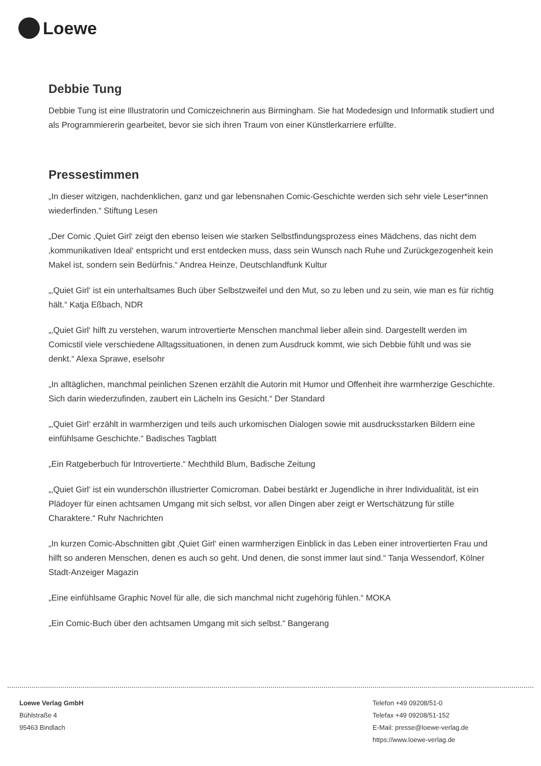Loewe
Debbie Tung
Debbie Tung ist eine Illustratorin und Comiczeichnerin aus Birmingham. Sie hat Modedesign und Informatik studiert und als Programmiererin gearbeitet, bevor sie sich ihren Traum von einer Künstlerkarriere erfüllte.
Pressestimmen
„In dieser witzigen, nachdenklichen, ganz und gar lebensnahen Comic-Geschichte werden sich sehr viele Leser*innen wiederfinden.“ Stiftung Lesen
„Der Comic ‚Quiet Girl‘ zeigt den ebenso leisen wie starken Selbstfindungsprozess eines Mädchens, das nicht dem ‚kommunikativen Ideal‘ entspricht und erst entdecken muss, dass sein Wunsch nach Ruhe und Zurückgezogenheit kein Makel ist, sondern sein Bedürfnis.“ Andrea Heinze, Deutschlandfunk Kultur
„‚Quiet Girl‘ ist ein unterhaltsames Buch über Selbstzweifel und den Mut, so zu leben und zu sein, wie man es für richtig hält.“ Katja Eßbach, NDR
„‚Quiet Girl‘ hilft zu verstehen, warum introvertierte Menschen manchmal lieber allein sind. Dargestellt werden im Comicstil viele verschiedene Alltagssituationen, in denen zum Ausdruck kommt, wie sich Debbie fühlt und was sie denkt.“ Alexa Sprawe, eselsohr
„In alltäglichen, manchmal peinlichen Szenen erzählt die Autorin mit Humor und Offenheit ihre warmherzige Geschichte. Sich darin wiederzufinden, zaubert ein Lächeln ins Gesicht.“ Der Standard
„‚Quiet Girl‘ erzählt in warmherzigen und teils auch urkomischen Dialogen sowie mit ausdrucksstarken Bildern eine einfühlsame Geschichte.“ Badisches Tagblatt
„Ein Ratgeberbuch für Introvertierte.“ Mechthild Blum, Badische Zeitung
„‚Quiet Girl‘ ist ein wunderschön illustrierter Comicroman. Dabei bestärkt er Jugendliche in ihrer Individualität, ist ein Plädoyer für einen achtsamen Umgang mit sich selbst, vor allen Dingen aber zeigt er Wertschätzung für stille Charaktere.“ Ruhr Nachrichten
„In kurzen Comic-Abschnitten gibt ‚Quiet Girl‘ einen warmherzigen Einblick in das Leben einer introvertierten Frau und hilft so anderen Menschen, denen es auch so geht. Und denen, die sonst immer laut sind.“ Tanja Wessendorf, Kölner Stadt-Anzeiger Magazin
„Eine einfühlsame Graphic Novel für alle, die sich manchmal nicht zugehörig fühlen.“ MOKA
„Ein Comic-Buch über den achtsamen Umgang mit sich selbst.“ Bangerang
Loewe Verlag GmbH
Bühlstraße 4
95463 Bindlach
Telefon +49 09208/51-0
Telefax +49 09208/51-152
E-Mail: presse@loewe-verlag.de
https://www.loewe-verlag.de